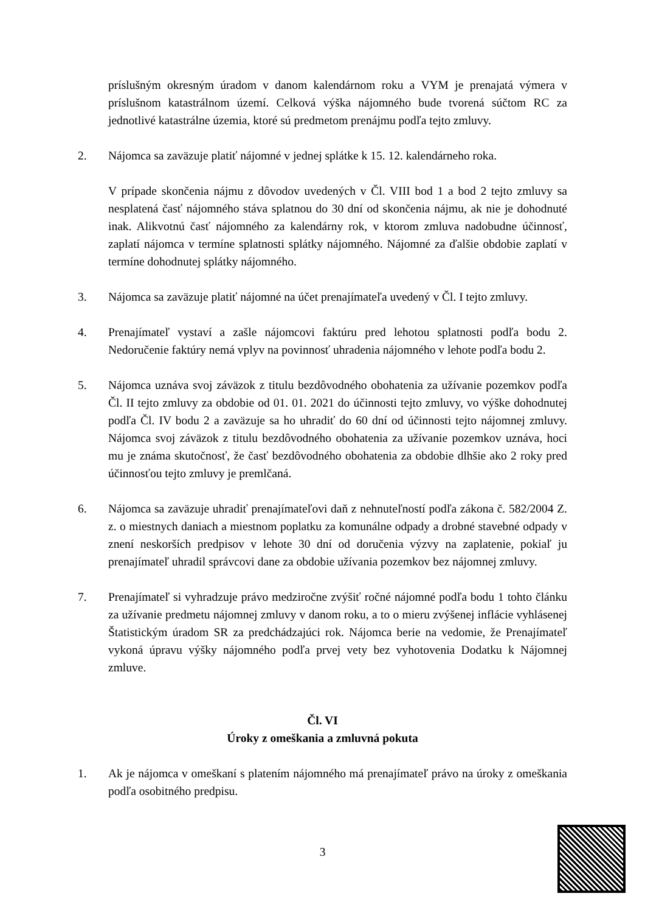príslušným okresným úradom v danom kalendárnom roku a VYM je prenajatá výmera v príslušnom katastrálnom území. Celková výška nájomného bude tvorená súčtom RC za jednotlivé katastrálne územia, ktoré sú predmetom prenájmu podľa tejto zmluvy.
2. Nájomca sa zaväzuje platiť nájomné v jednej splátke k 15. 12. kalendárneho roka.
V prípade skončenia nájmu z dôvodov uvedených v Čl. VIII bod 1 a bod 2 tejto zmluvy sa nesplatená časť nájomného stáva splatnou do 30 dní od skončenia nájmu, ak nie je dohodnuté inak. Alikvotnú časť nájomného za kalendárny rok, v ktorom zmluva nadobudne účinnosť, zaplatí nájomca v termíne splatnosti splátky nájomného. Nájomné za ďalšie obdobie zaplatí v termíne dohodnutej splátky nájomného.
3. Nájomca sa zaväzuje platiť nájomné na účet prenajímateľa uvedený v Čl. I tejto zmluvy.
4. Prenajímateľ vystaví a zašle nájomcovi faktúru pred lehotou splatnosti podľa bodu 2. Nedoručenie faktúry nemá vplyv na povinnosť uhradenia nájomného v lehote podľa bodu 2.
5. Nájomca uznáva svoj záväzok z titulu bezdôvodného obohatenia za užívanie pozemkov podľa Čl. II tejto zmluvy za obdobie od 01. 01. 2021 do účinnosti tejto zmluvy, vo výške dohodnutej podľa Čl. IV bodu 2 a zaväzuje sa ho uhradiť do 60 dní od účinnosti tejto nájomnej zmluvy. Nájomca svoj záväzok z titulu bezdôvodného obohatenia za užívanie pozemkov uznáva, hoci mu je známa skutočnosť, že časť bezdôvodného obohatenia za obdobie dlhšie ako 2 roky pred účinnosťou tejto zmluvy je premlčaná.
6. Nájomca sa zaväzuje uhradiť prenajímateľovi daň z nehnuteľností podľa zákona č. 582/2004 Z. z. o miestnych daniach a miestnom poplatku za komunálne odpady a drobné stavebné odpady v znení neskorších predpisov v lehote 30 dní od doručenia výzvy na zaplatenie, pokiaľ ju prenajímateľ uhradil správcovi dane za obdobie užívania pozemkov bez nájomnej zmluvy.
7. Prenajímateľ si vyhradzuje právo medziročne zvýšiť ročné nájomné podľa bodu 1 tohto článku za užívanie predmetu nájomnej zmluvy v danom roku, a to o mieru zvýšenej inflácie vyhlásenej Štatistickým úradom SR za predchádzajúci rok. Nájomca berie na vedomie, že Prenajímateľ vykoná úpravu výšky nájomného podľa prvej vety bez vyhotovenia Dodatku k Nájomnej zmluve.
Čl. VI
Úroky z omeškania a zmluvná pokuta
1. Ak je nájomca v omeškaní s platením nájomného má prenajímateľ právo na úroky z omeškania podľa osobitného predpisu.
3